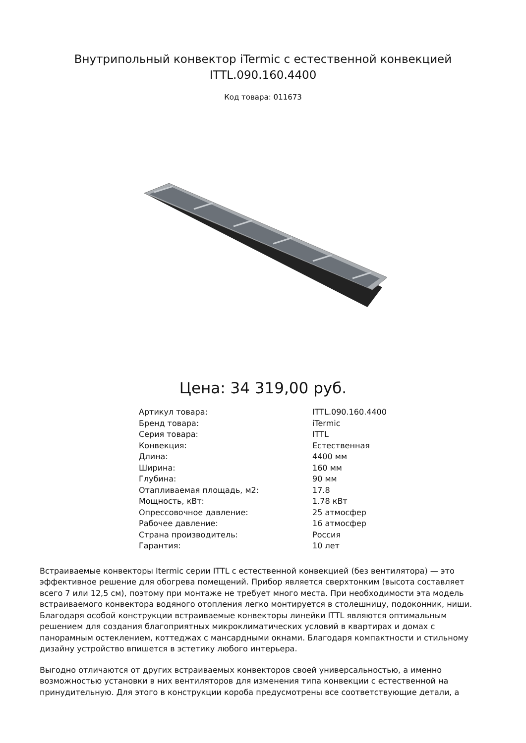Внутрипольный конвектор iTermic с естественной конвекцией
ITTL.090.160.4400
Код товара: 011673
Цена: 34 319,00 руб.
| Артикул товара: | ITTL.090.160.4400 |
| Бренд товара: | iTermic |
| Серия товара: | ITTL |
| Конвекция: | Естественная |
| Длина: | 4400 мм |
| Ширина: | 160 мм |
| Глубина: | 90 мм |
| Отапливаемая площадь, м2: | 17.8 |
| Мощность, кВт: | 1.78 кВт |
| Опрессовочное давление: | 25 атмосфер |
| Рабочее давление: | 16 атмосфер |
| Страна производитель: | Россия |
| Гарантия: | 10 лет |
Встраиваемые конвекторы Itermic серии ITTL с естественной конвекцией (без вентилятора) — это эффективное решение для обогрева помещений. Прибор является сверхтонким (высота составляет всего 7 или 12,5 см), поэтому при монтаже не требует много места. При необходимости эта модель встраиваемого конвектора водяного отопления легко монтируется в столешницу, подоконник, ниши. Благодаря особой конструкции встраиваемые конвекторы линейки ITTL являются оптимальным решением для создания благоприятных микроклиматических условий в квартирах и домах с панорамным остеклением, коттеджах с мансардными окнами. Благодаря компактности и стильному дизайну устройство впишется в эстетику любого интерьера.
Выгодно отличаются от других встраиваемых конвекторов своей универсальностью, а именно возможностью установки в них вентиляторов для изменения типа конвекции с естественной на принудительную. Для этого в конструкции короба предусмотрены все соответствующие детали, а